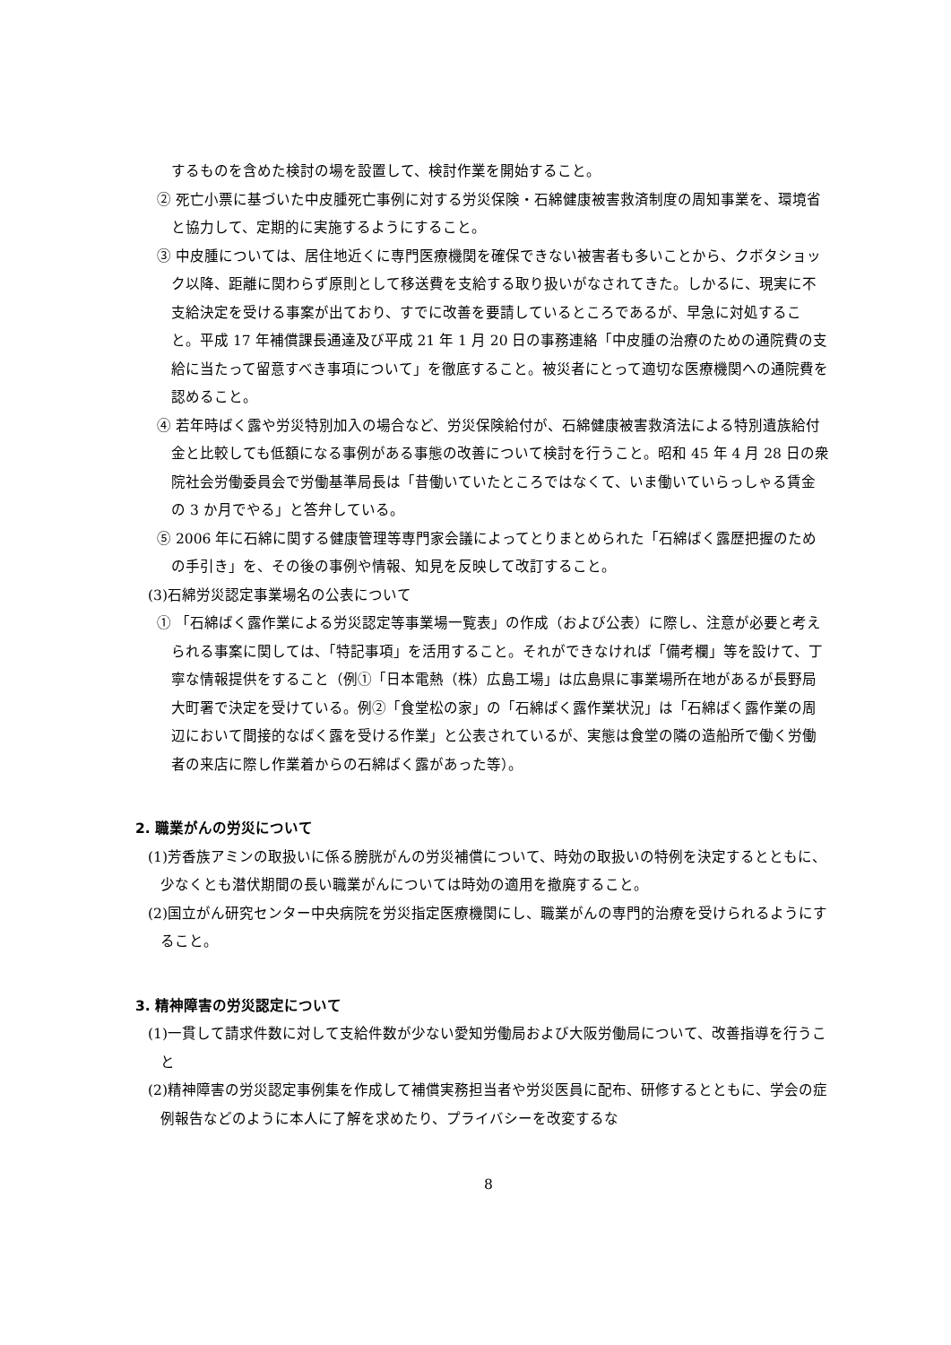するものを含めた検討の場を設置して、検討作業を開始すること。
② 死亡小票に基づいた中皮腫死亡事例に対する労災保険・石綿健康被害救済制度の周知事業を、環境省と協力して、定期的に実施するようにすること。
③ 中皮腫については、居住地近くに専門医療機関を確保できない被害者も多いことから、クボタショック以降、距離に関わらず原則として移送費を支給する取り扱いがなされてきた。しかるに、現実に不支給決定を受ける事案が出ており、すでに改善を要請しているところであるが、早急に対処すること。平成 17 年補償課長通達及び平成 21 年 1 月 20 日の事務連絡「中皮腫の治療のための通院費の支給に当たって留意すべき事項について」を徹底すること。被災者にとって適切な医療機関への通院費を認めること。
④ 若年時ばく露や労災特別加入の場合など、労災保険給付が、石綿健康被害救済法による特別遺族給付金と比較しても低額になる事例がある事態の改善について検討を行うこと。昭和 45 年 4 月 28 日の衆院社会労働委員会で労働基準局長は「昔働いていたところではなくて、いま働いていらっしゃる賃金の 3 か月でやる」と答弁している。
⑤ 2006 年に石綿に関する健康管理等専門家会議によってとりまとめられた「石綿ばく露歴把握のための手引き」を、その後の事例や情報、知見を反映して改訂すること。
(3)石綿労災認定事業場名の公表について
① 「石綿ばく露作業による労災認定等事業場一覧表」の作成（および公表）に際し、注意が必要と考えられる事案に関しては、「特記事項」を活用すること。それができなければ「備考欄」等を設けて、丁寧な情報提供をすること（例①「日本電熱（株）広島工場」は広島県に事業場所在地があるが長野局大町署で決定を受けている。例②「食堂松の家」の「石綿ばく露作業状況」は「石綿ばく露作業の周辺において間接的なばく露を受ける作業」と公表されているが、実態は食堂の隣の造船所で働く労働者の来店に際し作業着からの石綿ばく露があった等）。
2. 職業がんの労災について
(1)芳香族アミンの取扱いに係る膀胱がんの労災補償について、時効の取扱いの特例を決定するとともに、少なくとも潜伏期間の長い職業がんについては時効の適用を撤廃すること。
(2)国立がん研究センター中央病院を労災指定医療機関にし、職業がんの専門的治療を受けられるようにすること。
3. 精神障害の労災認定について
(1)一貫して請求件数に対して支給件数が少ない愛知労働局および大阪労働局について、改善指導を行うこと
(2)精神障害の労災認定事例集を作成して補償実務担当者や労災医員に配布、研修するとともに、学会の症例報告などのように本人に了解を求めたり、プライバシーを改変するな
8